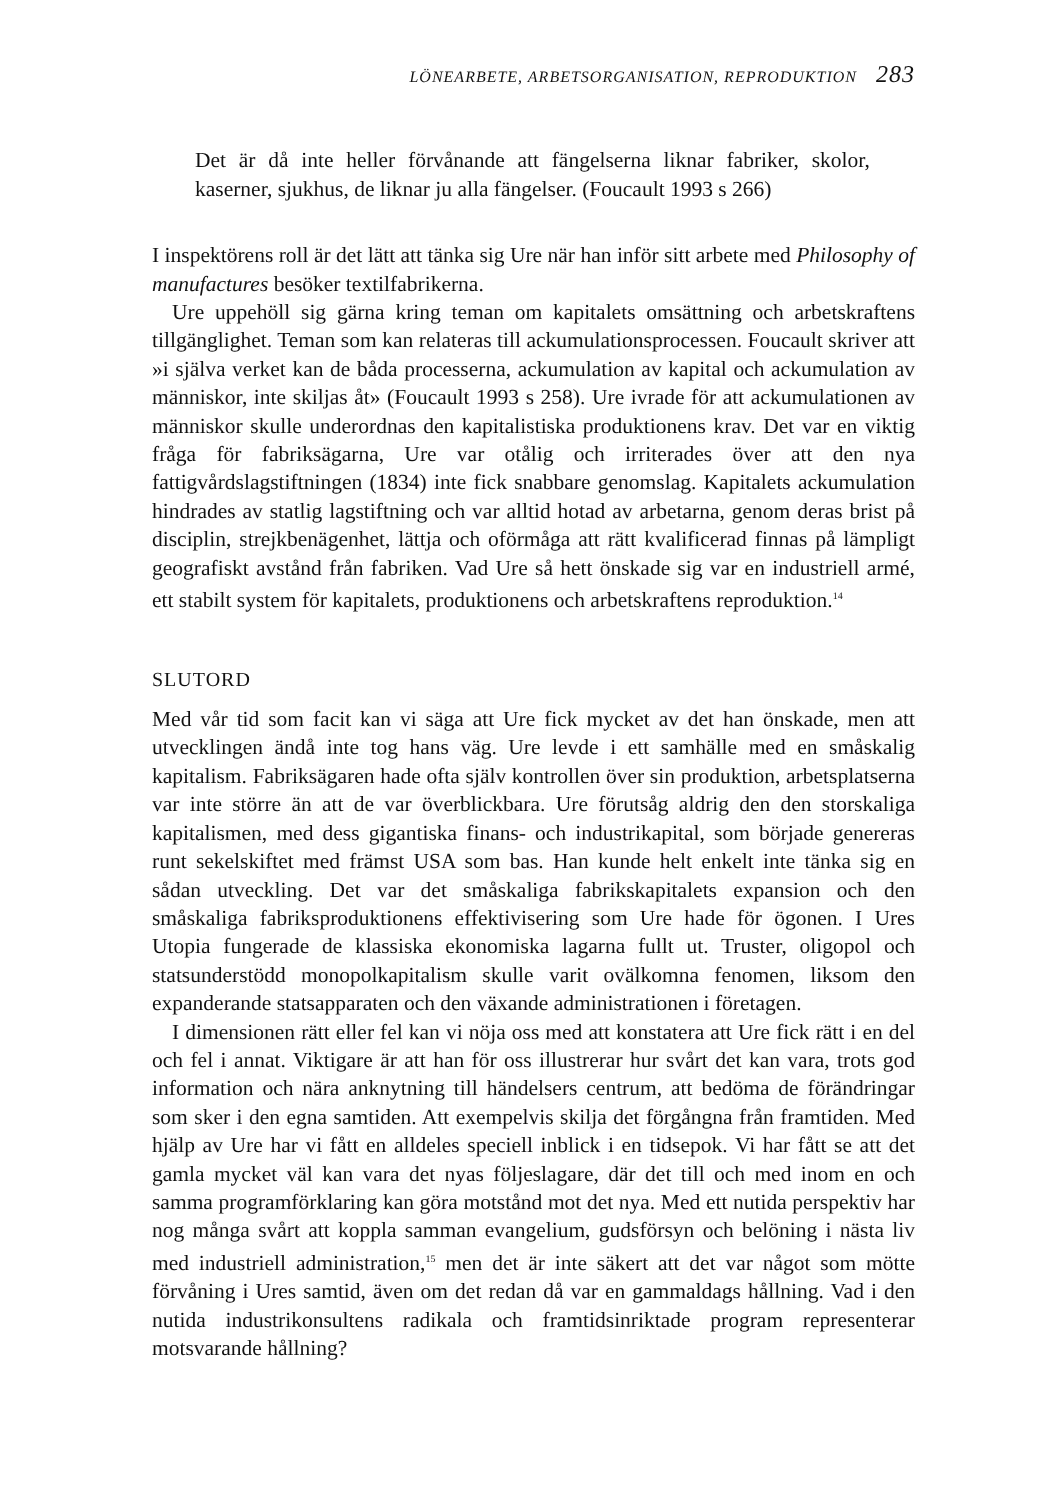LÖNEARBETE, ARBETSORGANISATION, REPRODUKTION 283
Det är då inte heller förvånande att fängelserna liknar fabriker, skolor, kaserner, sjukhus, de liknar ju alla fängelser. (Foucault 1993 s 266)
I inspektörens roll är det lätt att tänka sig Ure när han inför sitt arbete med Philosophy of manufactures besöker textilfabrikerna.
Ure uppehöll sig gärna kring teman om kapitalets omsättning och arbetskraftens tillgänglighet. Teman som kan relateras till ackumulationsprocessen. Foucault skriver att »i själva verket kan de båda processerna, ackumulation av kapital och ackumulation av människor, inte skiljas åt» (Foucault 1993 s 258). Ure ivrade för att ackumulationen av människor skulle underordnas den kapitalistiska produktionens krav. Det var en viktig fråga för fabriksägarna, Ure var otålig och irriterades över att den nya fattigvårdslagstiftningen (1834) inte fick snabbare genomslag. Kapitalets ackumulation hindrades av statlig lagstiftning och var alltid hotad av arbetarna, genom deras brist på disciplin, strejkbenägenhet, lättja och oförmåga att rätt kvalificerad finnas på lämpligt geografiskt avstånd från fabriken. Vad Ure så hett önskade sig var en industriell armé, ett stabilt system för kapitalets, produktionens och arbetskraftens reproduktion.<sup>14</sup>
SLUTORD
Med vår tid som facit kan vi säga att Ure fick mycket av det han önskade, men att utvecklingen ändå inte tog hans väg. Ure levde i ett samhälle med en småskalig kapitalism. Fabriksägaren hade ofta själv kontrollen över sin produktion, arbetsplatserna var inte större än att de var överblickbara. Ure förutsåg aldrig den den storskaliga kapitalismen, med dess gigantiska finans- och industrikapital, som började genereras runt sekelskiftet med främst USA som bas. Han kunde helt enkelt inte tänka sig en sådan utveckling. Det var det småskaliga fabrikskapitalets expansion och den småskaliga fabriksproduktionens effektivisering som Ure hade för ögonen. I Ures Utopia fungerade de klassiska ekonomiska lagarna fullt ut. Truster, oligopol och statsunderstödd monopolkapitalism skulle varit ovälkomna fenomen, liksom den expanderande statsapparaten och den växande administrationen i företagen.
I dimensionen rätt eller fel kan vi nöja oss med att konstatera att Ure fick rätt i en del och fel i annat. Viktigare är att han för oss illustrerar hur svårt det kan vara, trots god information och nära anknytning till händelsers centrum, att bedöma de förändringar som sker i den egna samtiden. Att exempelvis skilja det förgångna från framtiden. Med hjälp av Ure har vi fått en alldeles speciell inblick i en tidsepok. Vi har fått se att det gamla mycket väl kan vara det nyas följeslagare, där det till och med inom en och samma programförklaring kan göra motstånd mot det nya. Med ett nutida perspektiv har nog många svårt att koppla samman evangelium, gudsförsyn och belöning i nästa liv med industriell administration,<sup>15</sup> men det är inte säkert att det var något som mötte förvåning i Ures samtid, även om det redan då var en gammaldags hållning. Vad i den nutida industrikonsultens radikala och framtidsinriktade program representerar motsvarande hållning?